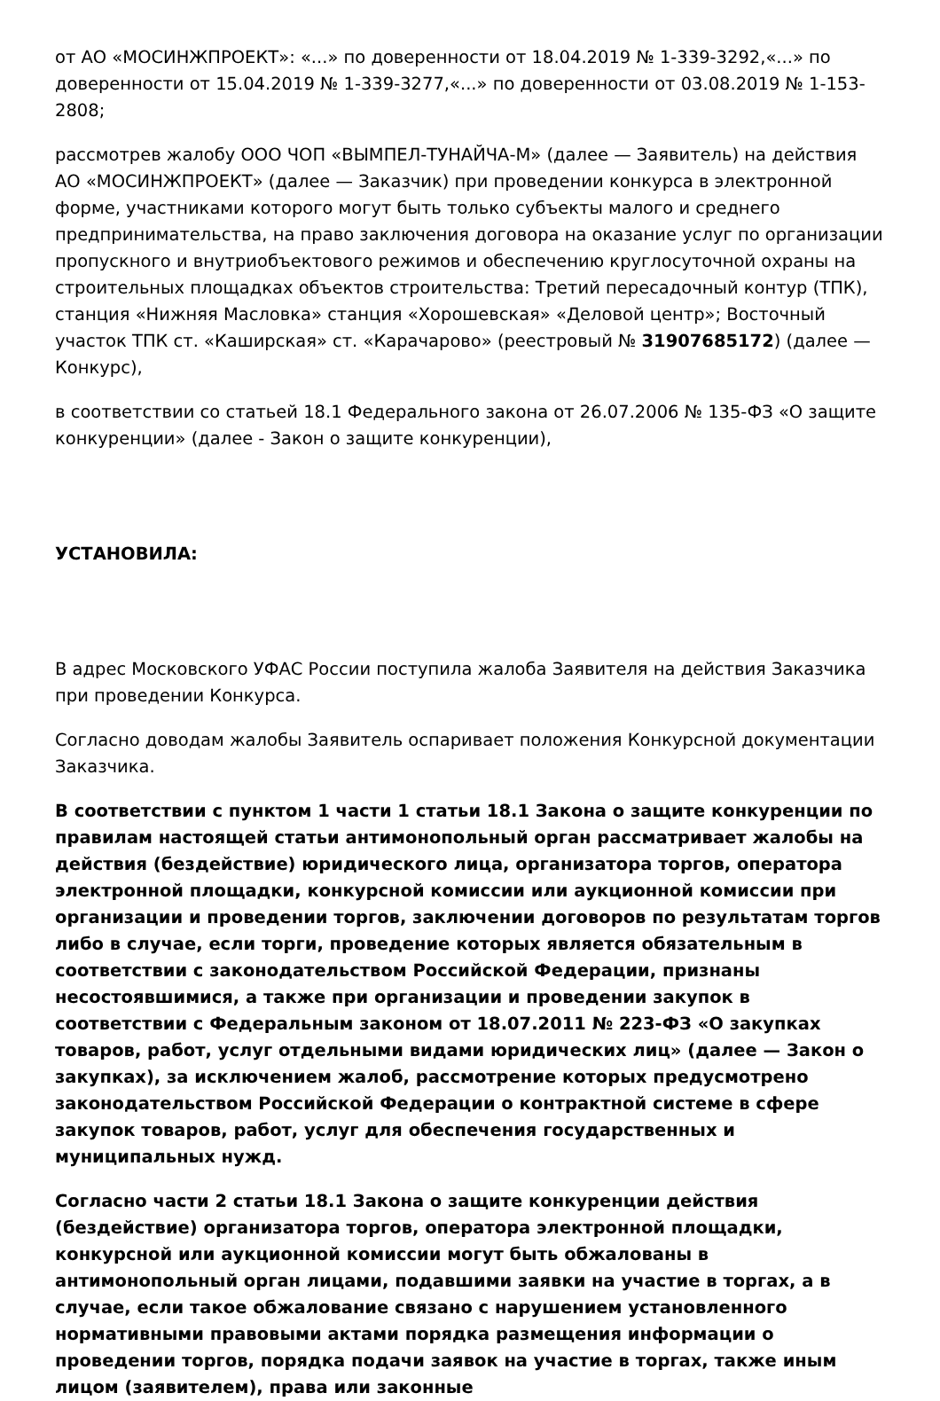от АО «МОСИНЖПРОЕКТ»: «...» по доверенности от 18.04.2019 № 1-339-3292,«...» по доверенности от 15.04.2019 № 1-339-3277,«...» по доверенности от 03.08.2019 № 1-153-2808;
рассмотрев жалобу ООО ЧОП «ВЫМПЕЛ-ТУНАЙЧА-М» (далее — Заявитель) на действия АО «МОСИНЖПРОЕКТ» (далее — Заказчик) при проведении конкурса в электронной форме, участниками которого могут быть только субъекты малого и среднего предпринимательства, на право заключения договора на оказание услуг по организации пропускного и внутриобъектового режимов и обеспечению круглосуточной охраны на строительных площадках объектов строительства: Третий пересадочный контур (ТПК), станция «Нижняя Масловка» станция «Хорошевская» «Деловой центр»; Восточный участок ТПК ст. «Каширская» ст. «Карачарово» (реестровый № 31907685172) (далее — Конкурс),
в соответствии со статьей 18.1 Федерального закона от 26.07.2006 № 135-ФЗ «О защите конкуренции» (далее - Закон о защите конкуренции),
УСТАНОВИЛА:
В адрес Московского УФАС России поступила жалоба Заявителя на действия Заказчика при проведении Конкурса.
Согласно доводам жалобы Заявитель оспаривает положения Конкурсной документации Заказчика.
В соответствии с пунктом 1 части 1 статьи 18.1 Закона о защите конкуренции по правилам настоящей статьи антимонопольный орган рассматривает жалобы на действия (бездействие) юридического лица, организатора торгов, оператора электронной площадки, конкурсной комиссии или аукционной комиссии при организации и проведении торгов, заключении договоров по результатам торгов либо в случае, если торги, проведение которых является обязательным в соответствии с законодательством Российской Федерации, признаны несостоявшимися, а также при организации и проведении закупок в соответствии с Федеральным законом от 18.07.2011 № 223-ФЗ «О закупках товаров, работ, услуг отдельными видами юридических лиц» (далее — Закон о закупках), за исключением жалоб, рассмотрение которых предусмотрено законодательством Российской Федерации о контрактной системе в сфере закупок товаров, работ, услуг для обеспечения государственных и муниципальных нужд.
Согласно части 2 статьи 18.1 Закона о защите конкуренции действия (бездействие) организатора торгов, оператора электронной площадки, конкурсной или аукционной комиссии могут быть обжалованы в антимонопольный орган лицами, подавшими заявки на участие в торгах, а в случае, если такое обжалование связано с нарушением установленного нормативными правовыми актами порядка размещения информации о проведении торгов, порядка подачи заявок на участие в торгах, также иным лицом (заявителем), права или законные